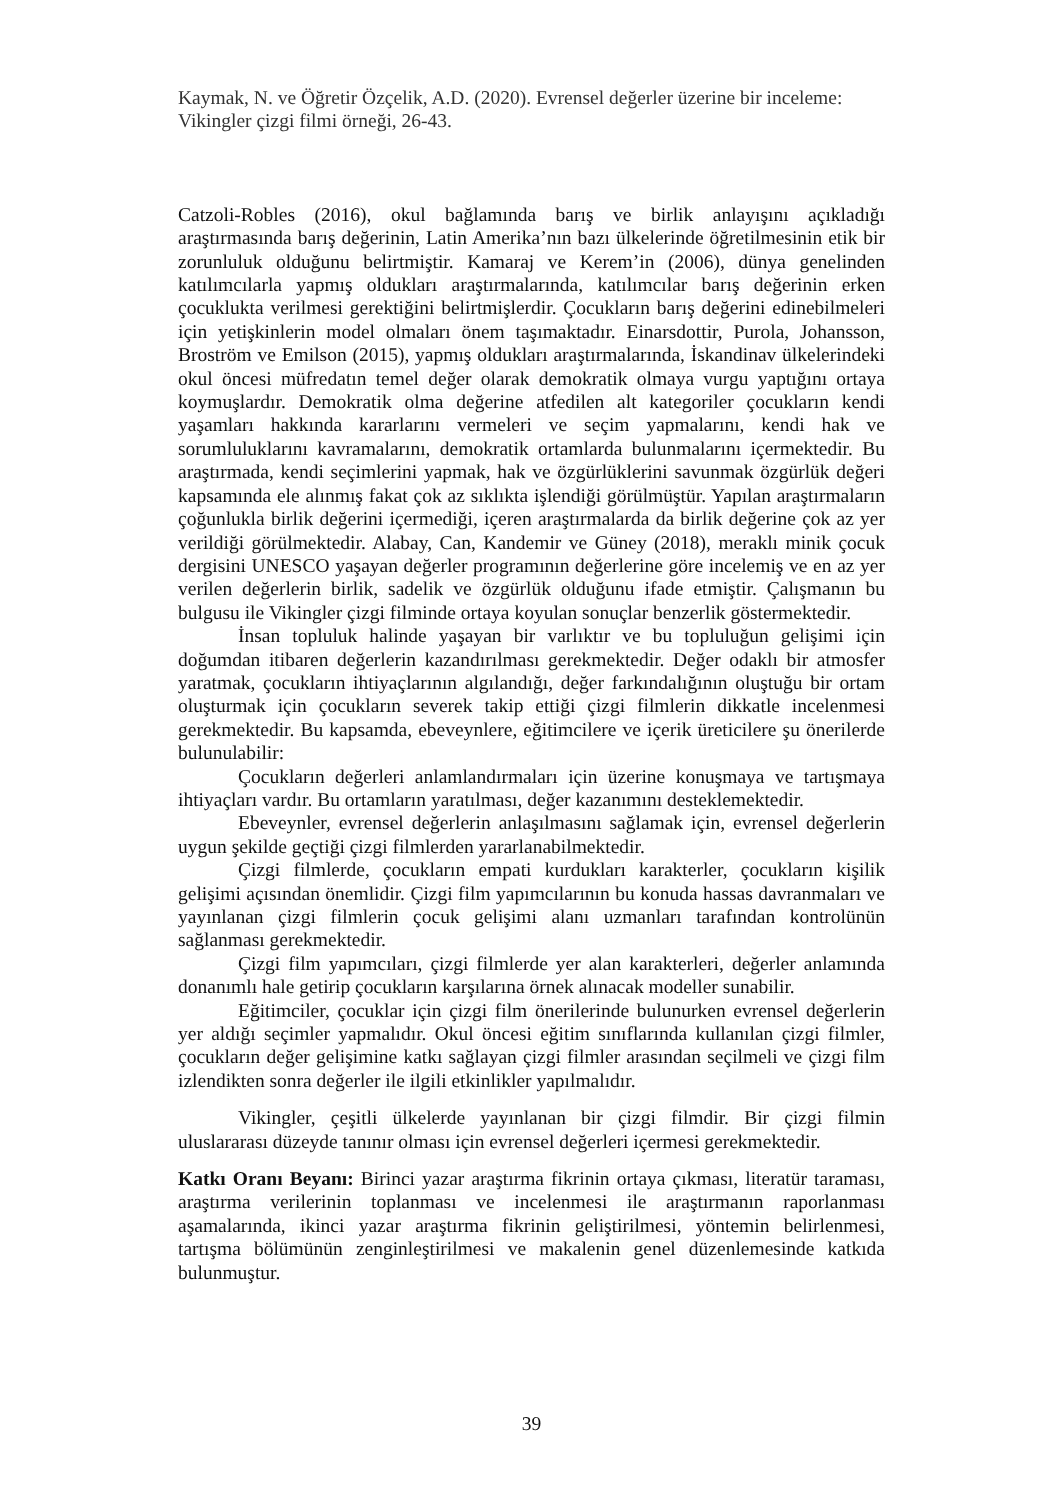Kaymak, N. ve Öğretir Özçelik, A.D. (2020). Evrensel değerler üzerine bir inceleme: Vikingler çizgi filmi örneği, 26-43.
Catzoli-Robles (2016), okul bağlamında barış ve birlik anlayışını açıkladığı araştırmasında barış değerinin, Latin Amerika’nın bazı ülkelerinde öğretilmesinin etik bir zorunluluk olduğunu belirtmiştir. Kamaraj ve Kerem’in (2006), dünya genelinden katılımcılarla yapmış oldukları araştırmalarında, katılımcılar barış değerinin erken çocuklukta verilmesi gerektiğini belirtmişlerdir. Çocukların barış değerini edinebilmeleri için yetişkinlerin model olmaları önem taşımaktadır. Einarsdottir, Purola, Johansson, Broström ve Emilson (2015), yapmış oldukları araştırmalarında, İskandinav ülkelerindeki okul öncesi müfredatın temel değer olarak demokratik olmaya vurgu yaptığını ortaya koymuşlardır. Demokratik olma değerine atfedilen alt kategoriler çocukların kendi yaşamları hakkında kararlarını vermeleri ve seçim yapmalarını, kendi hak ve sorumluluklarını kavramalarını, demokratik ortamlarda bulunmalarını içermektedir. Bu araştırmada, kendi seçimlerini yapmak, hak ve özgürlüklerini savunmak özgürlük değeri kapsamında ele alınmış fakat çok az sıklıkta işlendiği görülmüştür. Yapılan araştırmaların çoğunlukla birlik değerini içermediği, içeren araştırmalarda da birlik değerine çok az yer verildiği görülmektedir. Alabay, Can, Kandemir ve Güney (2018), meraklı minik çocuk dergisini UNESCO yaşayan değerler programının değerlerine göre incelemiş ve en az yer verilen değerlerin birlik, sadelik ve özgürlük olduğunu ifade etmiştir. Çalışmanın bu bulgusu ile Vikingler çizgi filminde ortaya koyulan sonuçlar benzerlik göstermektedir.
İnsan topluluk halinde yaşayan bir varlıktır ve bu topluluğun gelişimi için doğumdan itibaren değerlerin kazandırılması gerekmektedir. Değer odaklı bir atmosfer yaratmak, çocukların ihtiyaçlarının algılandığı, değer farkındalığının oluştuğu bir ortam oluşturmak için çocukların severek takip ettiği çizgi filmlerin dikkatle incelenmesi gerekmektedir. Bu kapsamda, ebeveynlere, eğitimcilere ve içerik üreticilere şu önerilerde bulunulabilir:
Çocukların değerleri anlamlandırmaları için üzerine konuşmaya ve tartışmaya ihtiyaçları vardır. Bu ortamların yaratılması, değer kazanımını desteklemektedir.
Ebeveynler, evrensel değerlerin anlaşılmasını sağlamak için, evrensel değerlerin uygun şekilde geçtiği çizgi filmlerden yararlanabilmektedir.
Çizgi filmlerde, çocukların empati kurdukları karakterler, çocukların kişilik gelişimi açısından önemlidir. Çizgi film yapımcılarının bu konuda hassas davranmaları ve yayınlanan çizgi filmlerin çocuk gelişimi alanı uzmanları tarafından kontrolünün sağlanması gerekmektedir.
Çizgi film yapımcıları, çizgi filmlerde yer alan karakterleri, değerler anlamında donanımlı hale getirip çocukların karşılarına örnek alınacak modeller sunabilir.
Eğitimciler, çocuklar için çizgi film önerilerinde bulunurken evrensel değerlerin yer aldığı seçimler yapmalıdır. Okul öncesi eğitim sınıflarında kullanılan çizgi filmler, çocukların değer gelişimine katkı sağlayan çizgi filmler arasından seçilmeli ve çizgi film izlendikten sonra değerler ile ilgili etkinlikler yapılmalıdır.
Vikingler, çeşitli ülkelerde yayınlanan bir çizgi filmdir. Bir çizgi filmin uluslararası düzeyde tanınır olması için evrensel değerleri içermesi gerekmektedir.
Katkı Oranı Beyanı: Birinci yazar araştırma fikrinin ortaya çıkması, literatür taraması, araştırma verilerinin toplanması ve incelenmesi ile araştırmanın raporlanması aşamalarında, ikinci yazar araştırma fikrinin geliştirilmesi, yöntemin belirlenmesi, tartışma bölümünün zenginleştirilmesi ve makalenin genel düzenlemesinde katkıda bulunmuştur.
39